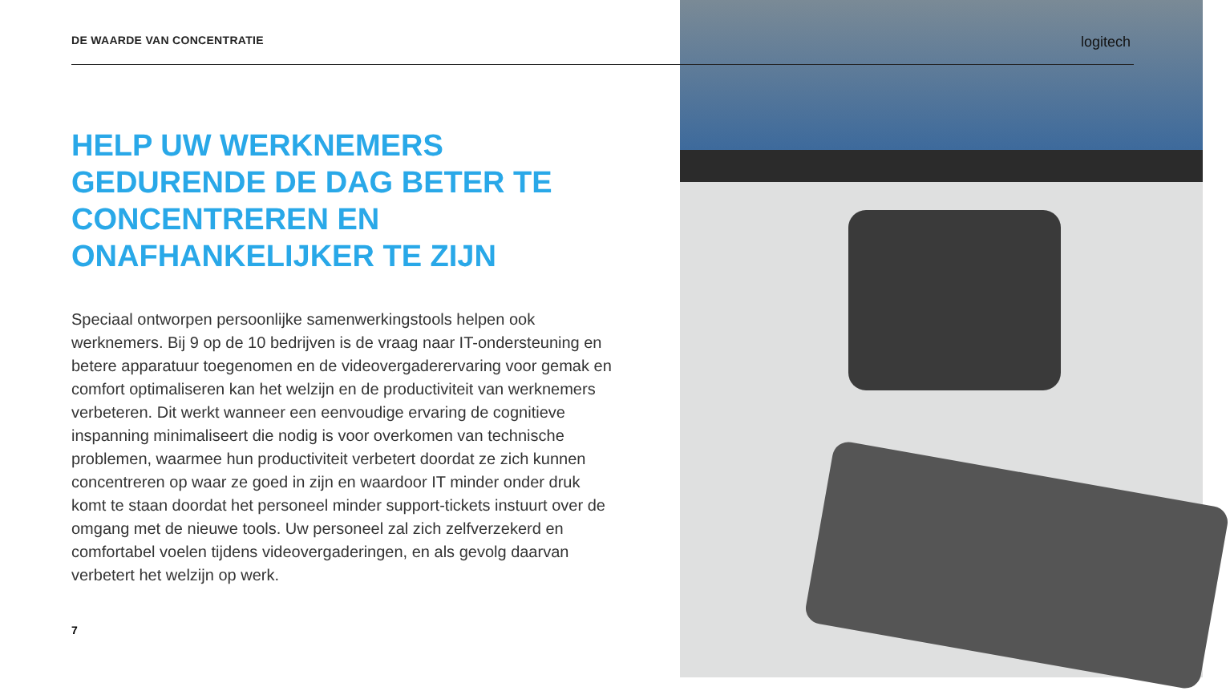logitech
DE WAARDE VAN CONCENTRATIE
HELP UW WERKNEMERS GEDURENDE DE DAG BETER TE CONCENTREREN EN ONAFHANKELIJKER TE ZIJN
Speciaal ontworpen persoonlijke samenwerkingstools helpen ook werknemers. Bij 9 op de 10 bedrijven is de vraag naar IT-ondersteuning en betere apparatuur toegenomen en de videovergaderervaring voor gemak en comfort optimaliseren kan het welzijn en de productiviteit van werknemers verbeteren. Dit werkt wanneer een eenvoudige ervaring de cognitieve inspanning minimaliseert die nodig is voor overkomen van technische problemen, waarmee hun productiviteit verbetert doordat ze zich kunnen concentreren op waar ze goed in zijn en waardoor IT minder onder druk komt te staan doordat het personeel minder support-tickets instuurt over de omgang met de nieuwe tools. Uw personeel zal zich zelfverzekerd en comfortabel voelen tijdens videovergaderingen, en als gevolg daarvan verbetert het welzijn op werk.
7